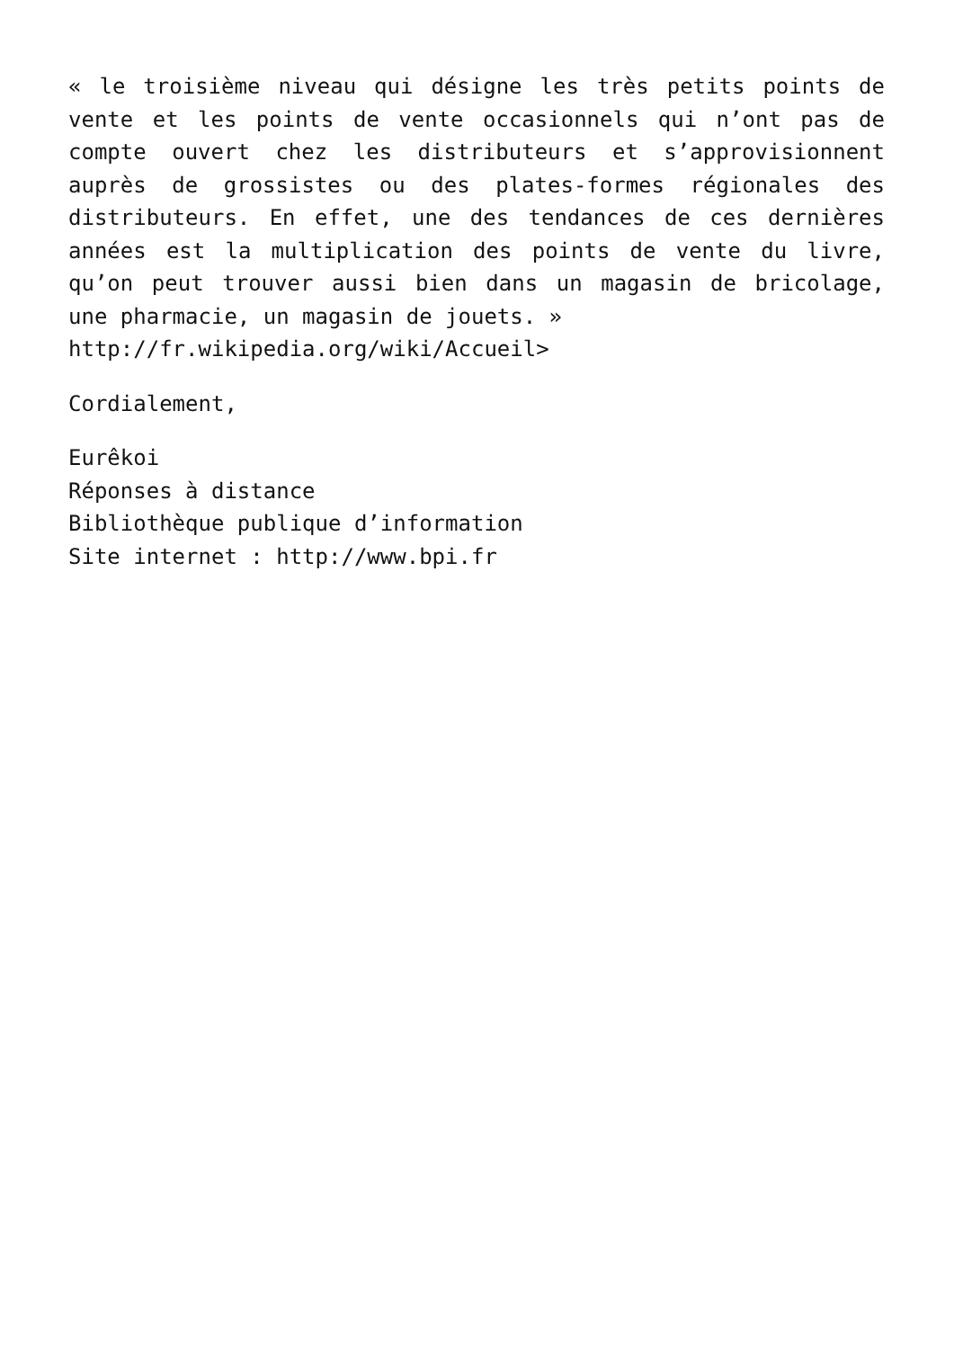« le troisième niveau qui désigne les très petits points de vente et les points de vente occasionnels qui n’ont pas de compte ouvert chez les distributeurs et s’approvisionnent auprès de grossistes ou des plates-formes régionales des distributeurs. En effet, une des tendances de ces dernières années est la multiplication des points de vente du livre, qu’on peut trouver aussi bien dans un magasin de bricolage, une pharmacie, un magasin de jouets. »
http://fr.wikipedia.org/wiki/Accueil>
Cordialement,
Eurêkoi
Réponses à distance
Bibliothèque publique d’information
Site internet : http://www.bpi.fr